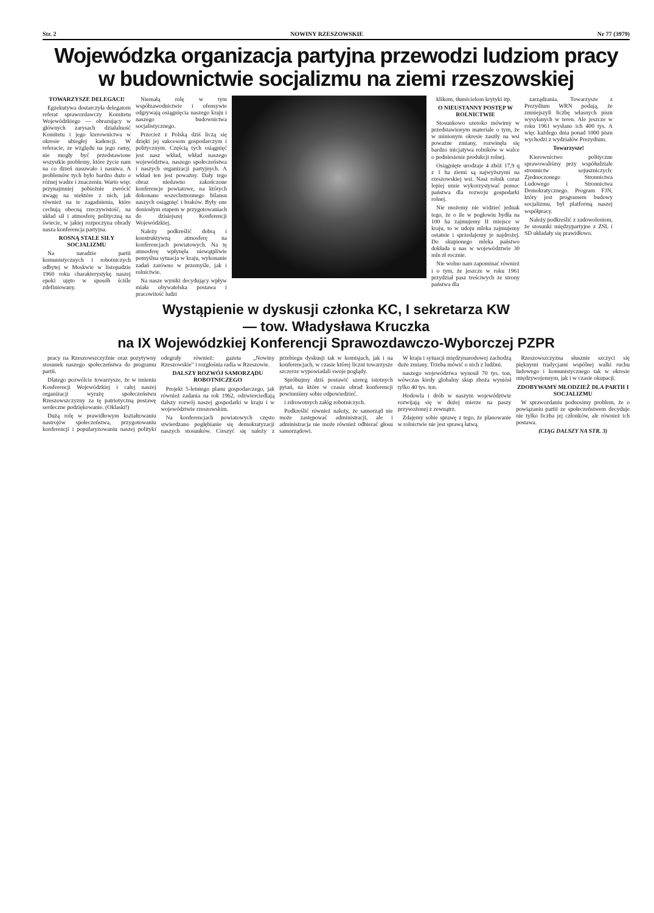Str. 2 NOWINY RZESZOWSKIE Nr 77 (3979)
Wojewódzka organizacja partyjna przewodzi ludziom pracy
w budownictwie socjalizmu na ziemi rzeszowskiej
TOWARZYSZE DELEGACI!
Egzekutywa dostarczyła delegatom referat sprawozdawczy Komitetu Wojewódzkiego — obrazujący w głównych zarysach działalność Komitetu i jego kierownictwa w okresie ubiegłej kadencji. W referacie, ze względu na jego ramy, nie mogły być przedstawione wszystkie problemy, które życie nam na co dzień nasuwało i nasuwa. A problemów tych było bardzo dużo o różnej wadze i znaczeniu. Warto więc przynajmniej pobieżnie zwrócić uwagę na niektóre z nich, jak również na te zagadnienia, które cechują obecną rzeczywistość, na układ sił i atmosferę polityczną na świecie, w jakiej rozpoczyna obrady nasza konferencja partyjna.
ROSNĄ STALE SIŁY SOCJALIZMU
Na naradzie partii komunistycznych i robotniczych odbytej w Moskwie w listopadzie 1960 roku charakterystykę naszej epoki ujęto w sposób ściśle zdefiniowany.
Niemałą rolę w tym współzawodnictwie i ofensywie odgrywają osiągnięcia naszego kraju i naszego budownictwa socjalistycznego.
Przecież z Polską dziś liczą się dzięki jej sukcesom gospodarczym i politycznym. Częścią tych osiągnięć jest nasz wkład, wkład naszego województwa, naszego społeczeństwa i naszych organizacji partyjnych. A wkład ten jest poważny. Dały tego obraz niedawno zakończone konferencje powiatowe, na których dokonano wszechstronnego bilansu naszych osiągnięć i braków. Były one doniosłym etapem w przygotowaniach do dzisiejszej Konferencji Wojewódzkiej.
Należy podkreślić dobrą i konstruktywną atmosferę na konferencjach powiatowych. Na tę atmosferę wpłynęła niewątpliwie pomyślna sytuacja w kraju, wykonanie zadań zarówno w przemyśle, jak i rolnictwie.
Na nasze wyniki decydujący wpływ miała obywatelska postawa i pracowitość ludzi
klikom, tłumicielom krytyki itp.
O NIEUSTANNY POSTĘP W ROLNICTWIE
Stosunkowo szeroko mówimy w przedstawionym materiale o tym, że w minionym okresie zaszły na wsi poważne zmiany, rozwinęła się bardzo inicjatywa rolników w walce o podniesienie produkcji rolnej.
Osiągnięte urodzaje 4 zbóż 17,9 q z 1 ha ziemi są najwyższymi na rzeszowskiej wsi. Nasz rolnik coraz lepiej umie wykorzystywać pomoc państwa dla rozwoju gospodarki rolnej.
Nie możemy nie widzieć jednak tego, że o ile w pogłowiu bydła na 100 ha zajmujemy II miejsce w kraju, to w udoju mleka zajmujemy ostatnie i sprzedajemy je najdrożej. Do skupionego mleka państwo dokłada u nas w województwie 30 mln zł rocznie.
Nie wolno nam zapominać również i o tym, że jeszcze w roku 1961 przydział pasz treściwych ze strony państwa dla
zarządzania. Towarzysze z Prezydium WRN podają, że zmniejszyli liczbę własnych pism wysyłanych w teren. Ale jeszcze w roku 1961 wysłano ich 400 tys. A więc każdego dnia ponad 1000 pism wychodzi z wydziałów Prezydium.
Towarzysze!
Kierownictwo polityczne sprawowaliśmy przy współudziale stronnictw sojuszniczych: Zjednoczonego Stronnictwa Ludowego i Stronnictwa Demokratycznego. Program FJN, który jest programem budowy socjalizmu, był platformą naszej współpracy.
Należy podkreślić z zadowoleniem, że stosunki międzypartyjne z ZSL i SD układały się prawidłowo.
Wystąpienie w dyskusji członka KC, I sekretarza KW
— tow. Władysława Kruczka
na IX Wojewódzkiej Konferencji Sprawozdawczo-Wyborczej PZPR
pracy na Rzeszowszczyźnie oraz pozytywny stosunek naszego społeczeństwa do programu partii.
Dlatego pozwólcie towarzysze, że w imieniu Konferencji Wojewódzkiej i całej naszej organizacji wyrażę społeczeństwu Rzeszowszczyzny za tę patriotyczną postawę serdeczne podziękowanie. (Oklaski!)
Dużą rolę w prawidłowym kształtowaniu nastrojów społeczeństwa, przygotowaniu konferencji i popularyzowaniu naszej polityki odegrały również: gazeta „Nowiny Rzeszowskie" i rozgłośnia radia w Rzeszowie.
DALSZY ROZWÓJ SAMORZĄDU ROBOTNICZEGO
Projekt 5-letniego planu gospodarczego, jak również zadania na rok 1962, odzwierciedlają dalszy rozwój naszej gospodarki w kraju i w województwie rzeszowskim.
Na konferencjach powiatowych często stwierdzano pogłębianie się demokratyzacji naszych stosunków. Cieszyć się należy z przebiegu dyskusji tak w komisjach, jak i na konferencjach, w czasie której liczni towarzysze szczerze wypowiadali swoje poglądy.
Spróbujmy dziś postawić szereg istotnych pytań, na które w czasie obrad konferencji powinniśmy sobie odpowiedzieć.
i zdrowotnych załóg robotniczych.
Podkreślić również należy, że samorząd nie może zastępować administracji, ale i administracja nie może również odbierać głosu samorządowi.
W kraju i sytuacji międzynarodowej zachodzą duże zmiany. Trzeba mówić o nich z ludźmi.
naszego województwa wynosił 70 tys. ton, wówczas kiedy globalny skup zboża wyniósł tylko 40 tys. ton.
Hodowla i drób w naszym województwie rozwijają się w dużej mierze na paszy przywożonej z zewnątrz.
Zdajemy sobie sprawę z tego, że planowanie w rolnictwie nie jest sprawą łatwą.
Rzeszowszczyzna słusznie szczyci się pięknymi tradycjami wspólnej walki ruchu ludowego i komunistycznego tak w okresie międzywojennym, jak i w czasie okupacji.
ZDOBYWAMY MŁODZIEŻ DLA PARTII I SOCJALIZMU
W sprawozdaniu podnosimy problem, że o powiązaniu partii ze społeczeństwem decyduje nie tylko liczba jej członków, ale również ich postawa.
(CIĄG DALSZY NA STR. 3)